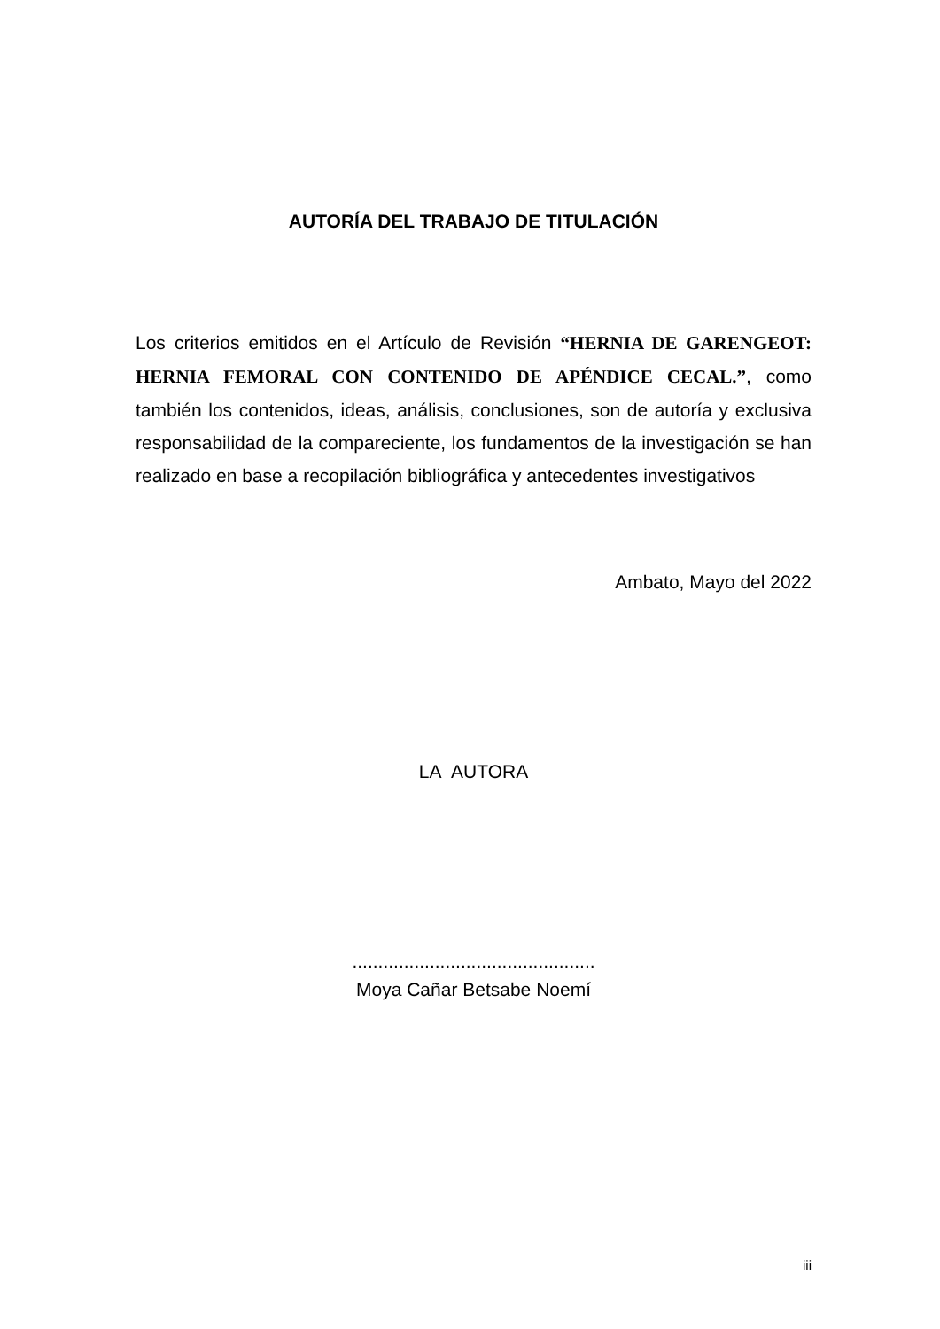AUTORÍA DEL TRABAJO DE TITULACIÓN
Los criterios emitidos en el Artículo de Revisión “HERNIA DE GARENGEOT: HERNIA FEMORAL CON CONTENIDO DE APÉNDICE CECAL.”, como también los contenidos, ideas, análisis, conclusiones, son de autoría y exclusiva responsabilidad de la compareciente, los fundamentos de la investigación se han realizado en base a recopilación bibliográfica y antecedentes investigativos
Ambato, Mayo del 2022
LA AUTORA
...............................................
Moya Cañar Betsabe Noemí
iii